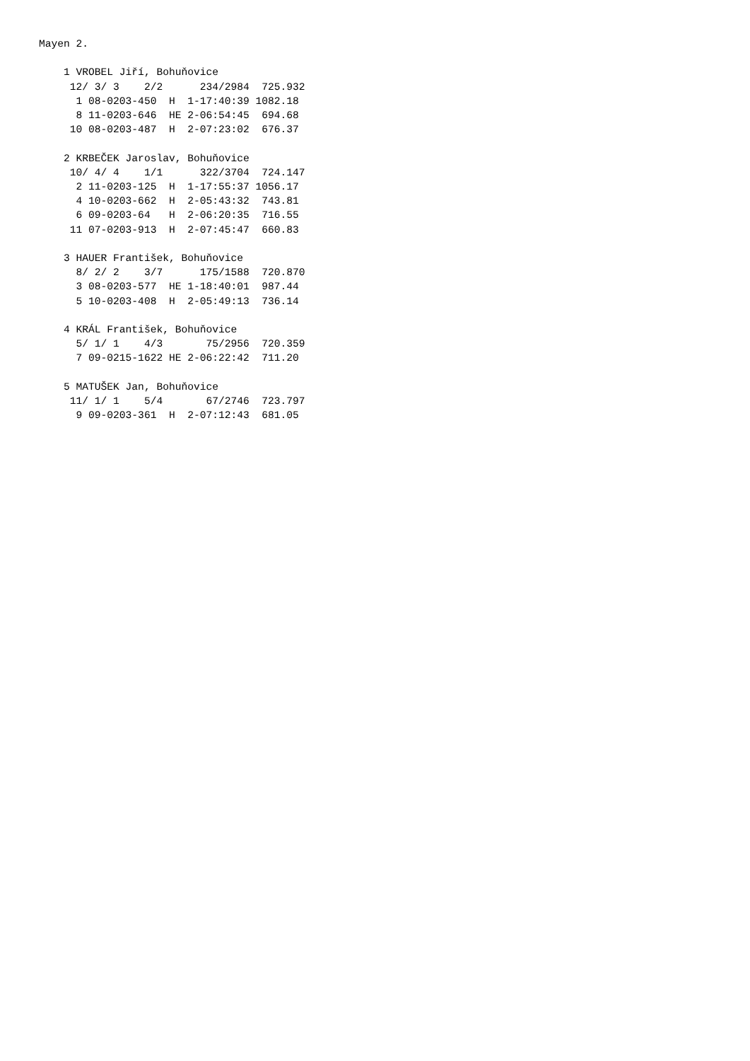Mayen 2.

    1 VROBEL Jiří, Bohuňovice
     12/ 3/ 3    2/2      234/2984  725.932
      1 08-0203-450  H  1-17:40:39 1082.18
      8 11-0203-646  HE 2-06:54:45  694.68
     10 08-0203-487  H  2-07:23:02  676.37

    2 KRBEČEK Jaroslav, Bohuňovice
     10/ 4/ 4    1/1      322/3704  724.147
      2 11-0203-125  H  1-17:55:37 1056.17
      4 10-0203-662  H  2-05:43:32  743.81
      6 09-0203-64   H  2-06:20:35  716.55
     11 07-0203-913  H  2-07:45:47  660.83

    3 HAUER František, Bohuňovice
      8/ 2/ 2    3/7      175/1588  720.870
      3 08-0203-577  HE 1-18:40:01  987.44
      5 10-0203-408  H  2-05:49:13  736.14

    4 KRÁL František, Bohuňovice
      5/ 1/ 1    4/3       75/2956  720.359
      7 09-0215-1622 HE 2-06:22:42  711.20

    5 MATUŠEK Jan, Bohuňovice
     11/ 1/ 1    5/4       67/2746  723.797
      9 09-0203-361  H  2-07:12:43  681.05